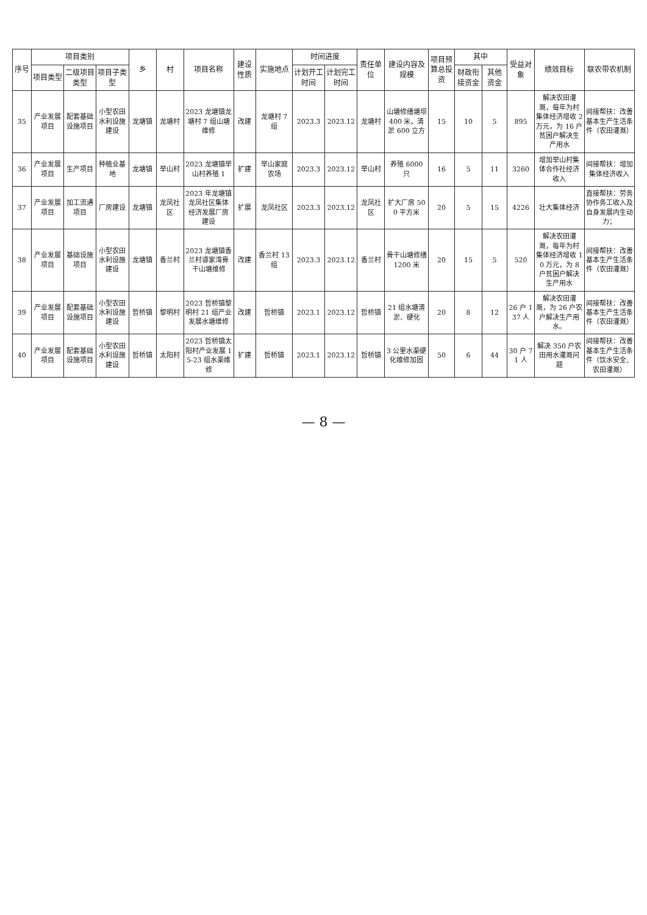| 序号 | 项目类别 | | | 乡 | 村 | 项目名称 | 建设性质 | 实施地点 | 时间进度 | | 责任单位 | 建设内容及规模 | 项目预算总投资 | 其中 | | 受益对象 | 绩效目标 | 联农带农机制 |
| --- | --- | --- | --- | --- | --- | --- | --- | --- | --- | --- | --- | --- | --- | --- | --- | --- | --- | --- |
| | 项目类型 | 二级项目类型 | 项目子类型 | | | | | | 计划开工时间 | 计划完工时间 | | | | 财政衔接资金 | 其他资金 | | | |
| 35 | 产业发展项目 | 配套基础设施项目 | 小型农田水利设施建设 | 龙塘镇 | 龙塘村 | 2023 龙塘镇龙塘村 7 组山塘维修 | 改建 | 龙塘村 7 组 | 2023.3 | 2023.12 | 龙塘村 | 山塘修缮塘坝 400 米，清淤 600 立方 | 15 | 10 | 5 | 895 | 解决农田灌溉，每年为村集体经济增收 2 万元，为 16 户贫困户解决生产用水 | 间接帮扶：改善基本生产生活条件（农田灌溉） |
| 36 | 产业发展项目 | 生产项目 | 种植业基地 | 龙塘镇 | 举山村 | 2023 龙塘镇举山村养殖 1 | 扩建 | 举山家庭农场 | 2023.3 | 2023.12 | 举山村 | 养殖 6000 只 | 16 | 5 | 11 | 3260 | 增加举山村集体合作社经济收入 | 间接帮扶：增加集体经济收入 |
| 37 | 产业发展项目 | 加工流通项目 | 厂房建设 | 龙塘镇 | 龙凤社区 | 2023 年龙塘镇龙凤社区集体经济发展厂房建设 | 扩展 | 龙凤社区 | 2023.3 | 2023.12 | 龙凤社区 | 扩大厂房 500 平方米 | 20 | 5 | 15 | 4226 | 壮大集体经济 | 直接帮扶：劳务协作务工收入及自身发展内生动力； |
| 38 | 产业发展项目 | 基础设施项目 | 小型农田水利设施建设 | 龙塘镇 | 香兰村 | 2023 龙塘镇香兰村谭家湾骨干山塘维修 | 改建 | 香兰村 13 组 | 2023.3 | 2023.12 | 香兰村 | 骨干山塘修缮 1200 米 | 20 | 15 | 5 | 520 | 解决农田灌溉，每年为村集体经济增收 10 万元，为 8 户贫困户解决生产用水 | 间接帮扶：改善基本生产生活条件（农田灌溉） |
| 39 | 产业发展项目 | 配套基础设施项目 | 小型农田水利设施建设 | 哲桥镇 | 黎明村 | 2023 哲桥镇黎明村 21 组产业发展水塘维修 | 改建 | 哲桥镇 | 2023.1 | 2023.12 | 哲桥镇 | 21 组水塘清淤、硬化 | 20 | 8 | 12 | 26 户 137 人 | 解决农田灌溉，为 26 户农户解决生产用水。 | 间接帮扶：改善基本生产生活条件（农田灌溉） |
| 40 | 产业发展项目 | 配套基础设施项目 | 小型农田水利设施建设 | 哲桥镇 | 太阳村 | 2023 哲桥镇太阳村产业发展 15-23 组水渠维修 | 扩建 | 哲桥镇 | 2023.1 | 2023.12 | 哲桥镇 | 3 公里水渠硬化维修加固 | 50 | 6 | 44 | 30 户 71 人 | 解决 350 户农田用水灌溉问题 | 间接帮扶：改善基本生产生活条件（饮水安全、农田灌溉） |
— 8 —